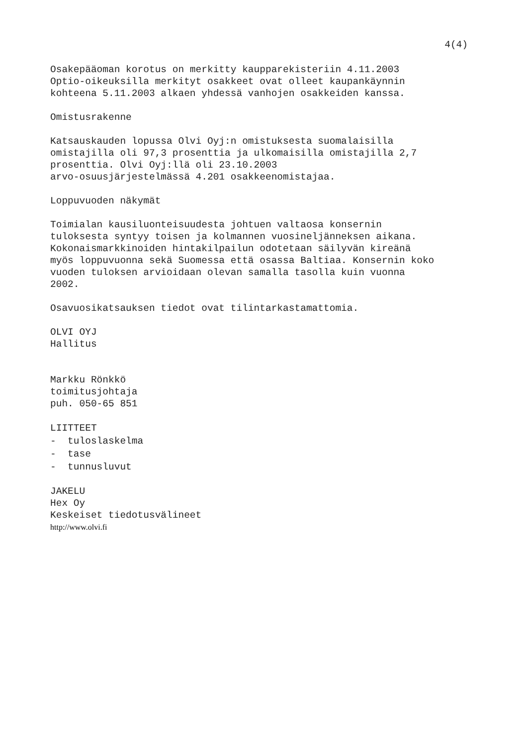4(4)
Osakepääoman korotus on merkitty kaupparekisteriin 4.11.2003 Optio-oikeuksilla merkityt osakkeet ovat olleet kaupankäynnin kohteena 5.11.2003 alkaen yhdessä vanhojen osakkeiden kanssa.
Omistusrakenne
Katsauskauden lopussa Olvi Oyj:n omistuksesta suomalaisilla omistajilla oli 97,3 prosenttia ja ulkomaisilla omistajilla 2,7 prosenttia. Olvi Oyj:llä oli 23.10.2003 arvo-osuusjärjestelmässä 4.201 osakkeenomistajaa.
Loppuvuoden näkymät
Toimialan kausiluonteisuudesta johtuen valtaosa konsernin tuloksesta syntyy toisen ja kolmannen vuosineljänneksen aikana. Kokonaismarkkinoiden hintakilpailun odotetaan säilyvän kireänä myös loppuvuonna sekä Suomessa että osassa Baltiaa. Konsernin koko vuoden tuloksen arvioidaan olevan samalla tasolla kuin vuonna 2002.
Osavuosikatsauksen tiedot ovat tilintarkastamattomia.
OLVI OYJ Hallitus
Markku Rönkkö toimitusjohtaja puh. 050-65 851
LIITTEET - tuloslaskelma - tase - tunnusluvut
JAKELU Hex Oy Keskeiset tiedotusvälineet
http://www.olvi.fi